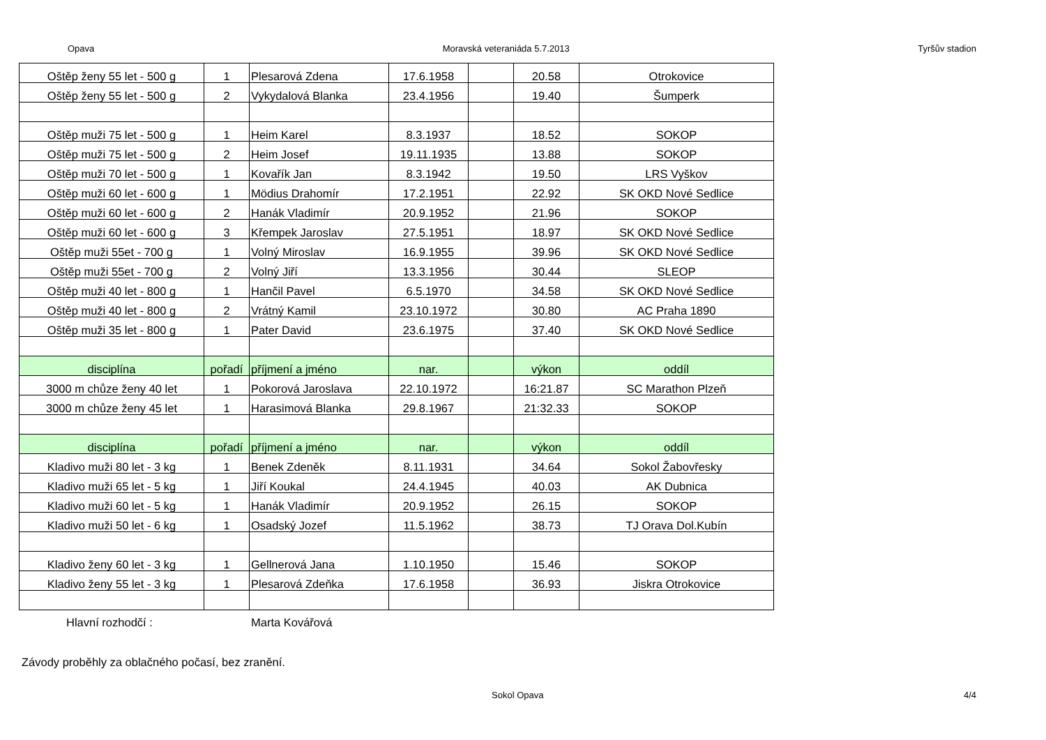Opava Moravská veteraniáda 5.7.2013 Tyršův stadion
| Oštěp ženy 55 let - 500 g | 1 | Plesarová Zdena | 17.6.1958 | | 20.58 | Otrokovice |
| Oštěp ženy 55 let - 500 g | 2 | Vykydalová Blanka | 23.4.1956 | | 19.40 | Šumperk |
| Oštěp muži 75 let - 500 g | 1 | Heim Karel | 8.3.1937 | | 18.52 | SOKOP |
| Oštěp muži 75 let - 500 g | 2 | Heim Josef | 19.11.1935 | | 13.88 | SOKOP |
| Oštěp muži 70 let - 500 g | 1 | Kovařík Jan | 8.3.1942 | | 19.50 | LRS Vyškov |
| Oštěp muži 60 let - 600 g | 1 | Mödius Drahomír | 17.2.1951 | | 22.92 | SK OKD Nové Sedlice |
| Oštěp muži 60 let - 600 g | 2 | Hanák Vladimír | 20.9.1952 | | 21.96 | SOKOP |
| Oštěp muži 60 let - 600 g | 3 | Křempek Jaroslav | 27.5.1951 | | 18.97 | SK OKD Nové Sedlice |
| Oštěp muži 55et - 700 g | 1 | Volný Miroslav | 16.9.1955 | | 39.96 | SK OKD Nové Sedlice |
| Oštěp muži 55et - 700 g | 2 | Volný Jiří | 13.3.1956 | | 30.44 | SLEOP |
| Oštěp muži 40 let - 800 g | 1 | Hančil Pavel | 6.5.1970 | | 34.58 | SK OKD Nové Sedlice |
| Oštěp muži 40 let - 800 g | 2 | Vrátný Kamil | 23.10.1972 | | 30.80 | AC Praha 1890 |
| Oštěp muži 35 let - 800 g | 1 | Pater David | 23.6.1975 | | 37.40 | SK OKD Nové Sedlice |
| disciplína | pořadí | příjmení a jméno | nar. | | výkon | oddíl |
| 3000 m chůze ženy 40 let | 1 | Pokorová Jaroslava | 22.10.1972 | | 16:21.87 | SC Marathon Plzeň |
| 3000 m chůze ženy 45 let | 1 | Harasimová Blanka | 29.8.1967 | | 21:32.33 | SOKOP |
| disciplína | pořadí | příjmení a jméno | nar. | | výkon | oddíl |
| Kladivo muži 80 let - 3 kg | 1 | Benek Zdeněk | 8.11.1931 | | 34.64 | Sokol Žabovřesky |
| Kladivo muži 65 let - 5 kg | 1 | Jiří Koukal | 24.4.1945 | | 40.03 | AK Dubnica |
| Kladivo muži 60 let - 5 kg | 1 | Hanák Vladimír | 20.9.1952 | | 26.15 | SOKOP |
| Kladivo muži 50 let - 6 kg | 1 | Osadský Jozef | 11.5.1962 | | 38.73 | TJ Orava Dol.Kubín |
| Kladivo ženy 60 let - 3 kg | 1 | Gellnerová Jana | 1.10.1950 | | 15.46 | SOKOP |
| Kladivo ženy 55 let - 3 kg | 1 | Plesarová Zdeňka | 17.6.1958 | | 36.93 | Jiskra Otrokovice |
Hlavní rozhodčí : Marta Kovářová
Závody proběhly za oblačného počasí, bez zranění.
Sokol Opava 4/4